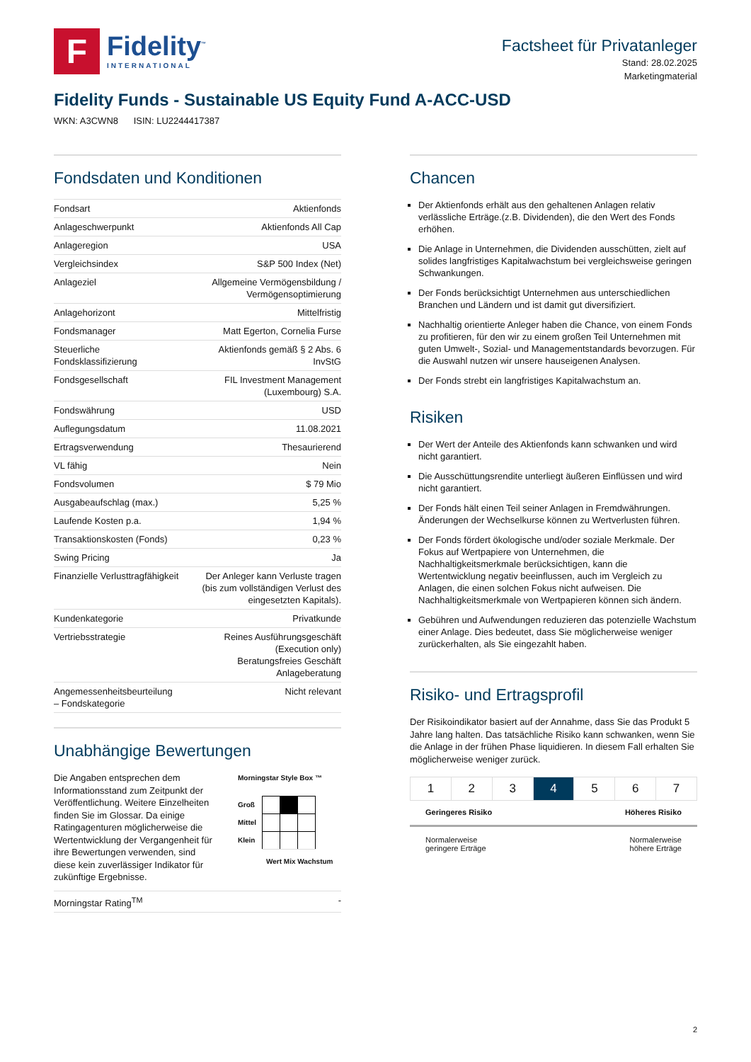F
Fidelity<sup>™</sup>
INTERNATIONAL
Factsheet für Privatanleger
Stand: 28.02.2025
Marketingmaterial
Fidelity Funds - Sustainable US Equity Fund A-ACC-USD
WKN: A3CWN8 ISIN: LU2244417387
Fondsdaten und Konditionen
| Fondsart | Aktienfonds |
| Anlageschwerpunkt | Aktienfonds All Cap |
| Anlageregion | USA |
| Vergleichsindex | S&P 500 Index (Net) |
| Anlageziel | Allgemeine Vermögensbildung / Vermögensoptimierung |
| Anlagehorizont | Mittelfristig |
| Fondsmanager | Matt Egerton, Cornelia Furse |
| Steuerliche Fondsklassifizierung | Aktienfonds gemäß § 2 Abs. 6 InvStG |
| Fondsgesellschaft | FIL Investment Management (Luxembourg) S.A. |
| Fondswährung | USD |
| Auflegungsdatum | 11.08.2021 |
| Ertragsverwendung | Thesaurierend |
| VL fähig | Nein |
| Fondsvolumen | $ 79 Mio |
| Ausgabeaufschlag (max.) | 5,25 % |
| Laufende Kosten p.a. | 1,94 % |
| Transaktionskosten (Fonds) | 0,23 % |
| Swing Pricing | Ja |
| Finanzielle Verlusttragfähigkeit | Der Anleger kann Verluste tragen (bis zum vollständigen Verlust des eingesetzten Kapitals). |
| Kundenkategorie | Privatkunde |
| Vertriebsstrategie | Reines Ausführungsgeschäft (Execution only) Beratungsfreies Geschäft Anlageberatung |
| Angemessenheitsbeurteilung – Fondskategorie | Nicht relevant |
Unabhängige Bewertungen
Die Angaben entsprechen dem Informationsstand zum Zeitpunkt der Veröffentlichung. Weitere Einzelheiten finden Sie im Glossar. Da einige Ratingagenturen möglicherweise die Wertentwicklung der Vergangenheit für ihre Bewertungen verwenden, sind diese kein zuverlässiger Indikator für zukünftige Ergebnisse.
Morningstar Style Box ™
Groß
Mittel
Klein
Wert Mix Wachstum
| Morningstar Rating<sup>TM</sup> | - |
Chancen
Der Aktienfonds erhält aus den gehaltenen Anlagen relativ verlässliche Erträge.(z.B. Dividenden), die den Wert des Fonds erhöhen.
Die Anlage in Unternehmen, die Dividenden ausschütten, zielt auf solides langfristiges Kapitalwachstum bei vergleichsweise geringen Schwankungen.
Der Fonds berücksichtigt Unternehmen aus unterschiedlichen Branchen und Ländern und ist damit gut diversifiziert.
Nachhaltig orientierte Anleger haben die Chance, von einem Fonds zu profitieren, für den wir zu einem großen Teil Unternehmen mit guten Umwelt-, Sozial- und Managementstandards bevorzugen. Für die Auswahl nutzen wir unsere hauseigenen Analysen.
Der Fonds strebt ein langfristiges Kapitalwachstum an.
Risiken
Der Wert der Anteile des Aktienfonds kann schwanken und wird nicht garantiert.
Die Ausschüttungsrendite unterliegt äußeren Einflüssen und wird nicht garantiert.
Der Fonds hält einen Teil seiner Anlagen in Fremdwährungen. Änderungen der Wechselkurse können zu Wertverlusten führen.
Der Fonds fördert ökologische und/oder soziale Merkmale. Der Fokus auf Wertpapiere von Unternehmen, die Nachhaltigkeitsmerkmale berücksichtigen, kann die Wertentwicklung negativ beeinflussen, auch im Vergleich zu Anlagen, die einen solchen Fokus nicht aufweisen. Die Nachhaltigkeitsmerkmale von Wertpapieren können sich ändern.
Gebühren und Aufwendungen reduzieren das potenzielle Wachstum einer Anlage. Dies bedeutet, dass Sie möglicherweise weniger zurückerhalten, als Sie eingezahlt haben.
Risiko- und Ertragsprofil
Der Risikoindikator basiert auf der Annahme, dass Sie das Produkt 5 Jahre lang halten. Das tatsächliche Risiko kann schwanken, wenn Sie die Anlage in der frühen Phase liquidieren. In diesem Fall erhalten Sie möglicherweise weniger zurück.
1 2 3 4 5 6 7
Geringeres Risiko Höheres Risiko
Normalerweise
geringere Erträge Normalerweise
höhere Erträge
2